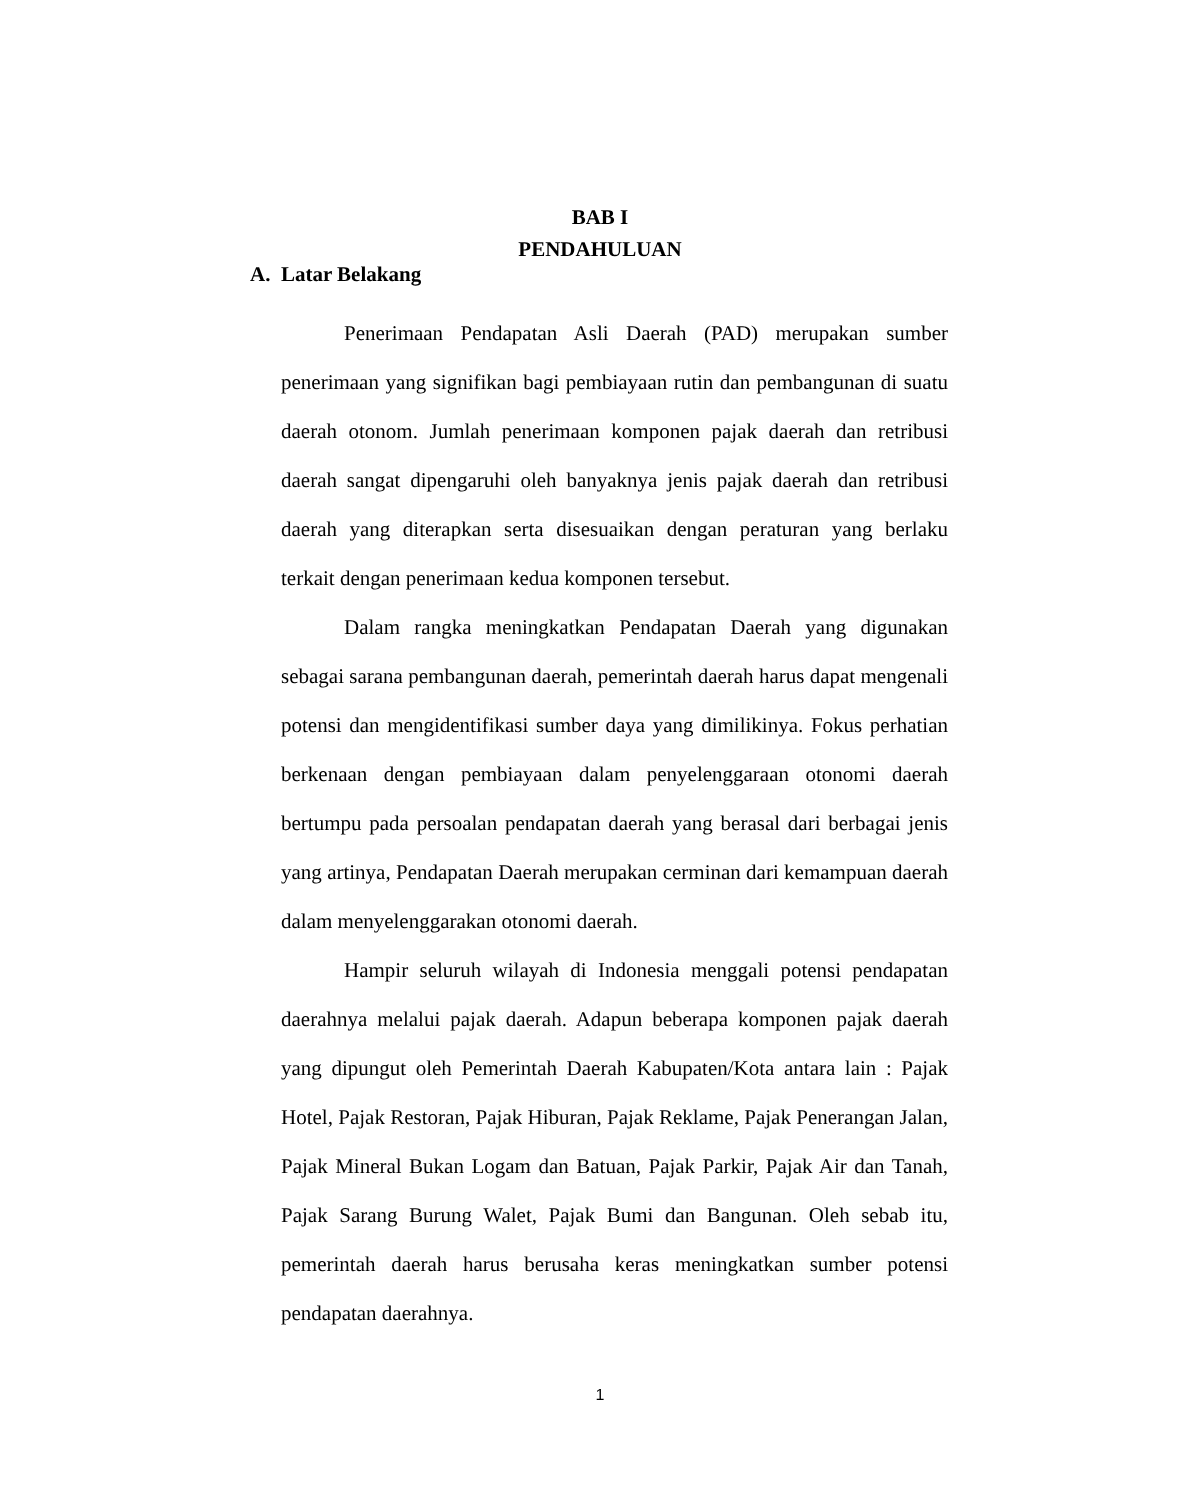BAB I
PENDAHULUAN
A. Latar Belakang
Penerimaan Pendapatan Asli Daerah (PAD) merupakan sumber penerimaan yang signifikan bagi pembiayaan rutin dan pembangunan di suatu daerah otonom. Jumlah penerimaan komponen pajak daerah dan retribusi daerah sangat dipengaruhi oleh banyaknya jenis pajak daerah dan retribusi daerah yang diterapkan serta disesuaikan dengan peraturan yang berlaku terkait dengan penerimaan kedua komponen tersebut.
Dalam rangka meningkatkan Pendapatan Daerah yang digunakan sebagai sarana pembangunan daerah, pemerintah daerah harus dapat mengenali potensi dan mengidentifikasi sumber daya yang dimilikinya. Fokus perhatian berkenaan dengan pembiayaan dalam penyelenggaraan otonomi daerah bertumpu pada persoalan pendapatan daerah yang berasal dari berbagai jenis yang artinya, Pendapatan Daerah merupakan cerminan dari kemampuan daerah dalam menyelenggarakan otonomi daerah.
Hampir seluruh wilayah di Indonesia menggali potensi pendapatan daerahnya melalui pajak daerah. Adapun beberapa komponen pajak daerah yang dipungut oleh Pemerintah Daerah Kabupaten/Kota antara lain : Pajak Hotel, Pajak Restoran, Pajak Hiburan, Pajak Reklame, Pajak Penerangan Jalan, Pajak Mineral Bukan Logam dan Batuan, Pajak Parkir, Pajak Air dan Tanah, Pajak Sarang Burung Walet, Pajak Bumi dan Bangunan. Oleh sebab itu, pemerintah daerah harus berusaha keras meningkatkan sumber potensi pendapatan daerahnya.
1